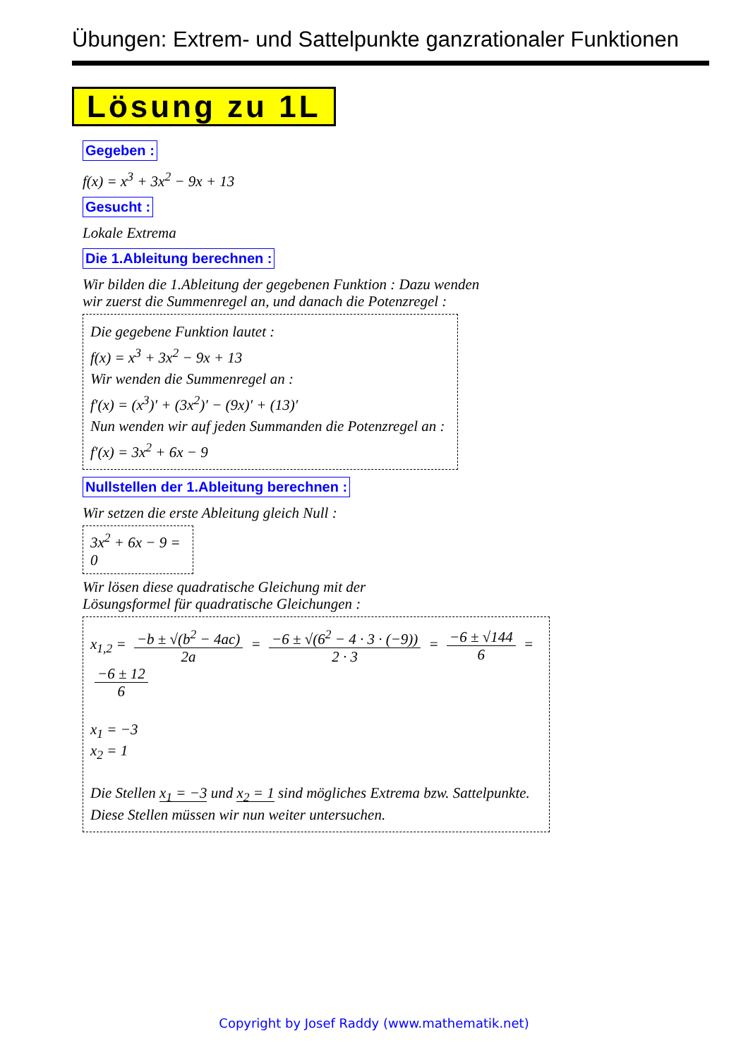Übungen: Extrem- und Sattelpunkte ganzrationaler Funktionen
Lösung zu 1L
Gegeben :
f(x) = x<sup>3</sup> + 3x<sup>2</sup> − 9x + 13
Gesucht :
Lokale Extrema
Die 1.Ableitung berechnen :
Wir bilden die 1.Ableitung der gegebenen Funktion : Dazu wenden
wir zuerst die Summenregel an, und danach die Potenzregel :
Die gegebene Funktion lautet :
f(x) = x<sup>3</sup> + 3x<sup>2</sup> − 9x + 13
Wir wenden die Summenregel an :
f′(x) = (x<sup>3</sup>)′ + (3x<sup>2</sup>)′ − (9x)′ + (13)′
Nun wenden wir auf jeden Summanden die Potenzregel an :
f′(x) = 3x<sup>2</sup> + 6x − 9
Nullstellen der 1.Ableitung berechnen :
Wir setzen die erste Ableitung gleich Null :
3x<sup>2</sup> + 6x − 9 = 0
Wir lösen diese quadratische Gleichung mit der
Lösungsformel für quadratische Gleichungen :
x<sub>1,2</sub> = −b ± √(b<sup>2</sup> − 4ac) 2a = −6 ± √(6<sup>2</sup> − 4 · 3 · (−9)) 2 · 3 = −6 ± √144 6 = −6 ± 12 6
x<sub>1</sub> = −3
x<sub>2</sub> = 1
Die Stellen x<sub>1</sub> = −3 und x<sub>2</sub> = 1 sind mögliches Extrema bzw. Sattelpunkte.
Diese Stellen müssen wir nun weiter untersuchen.
Copyright by Josef Raddy (www.mathematik.net)